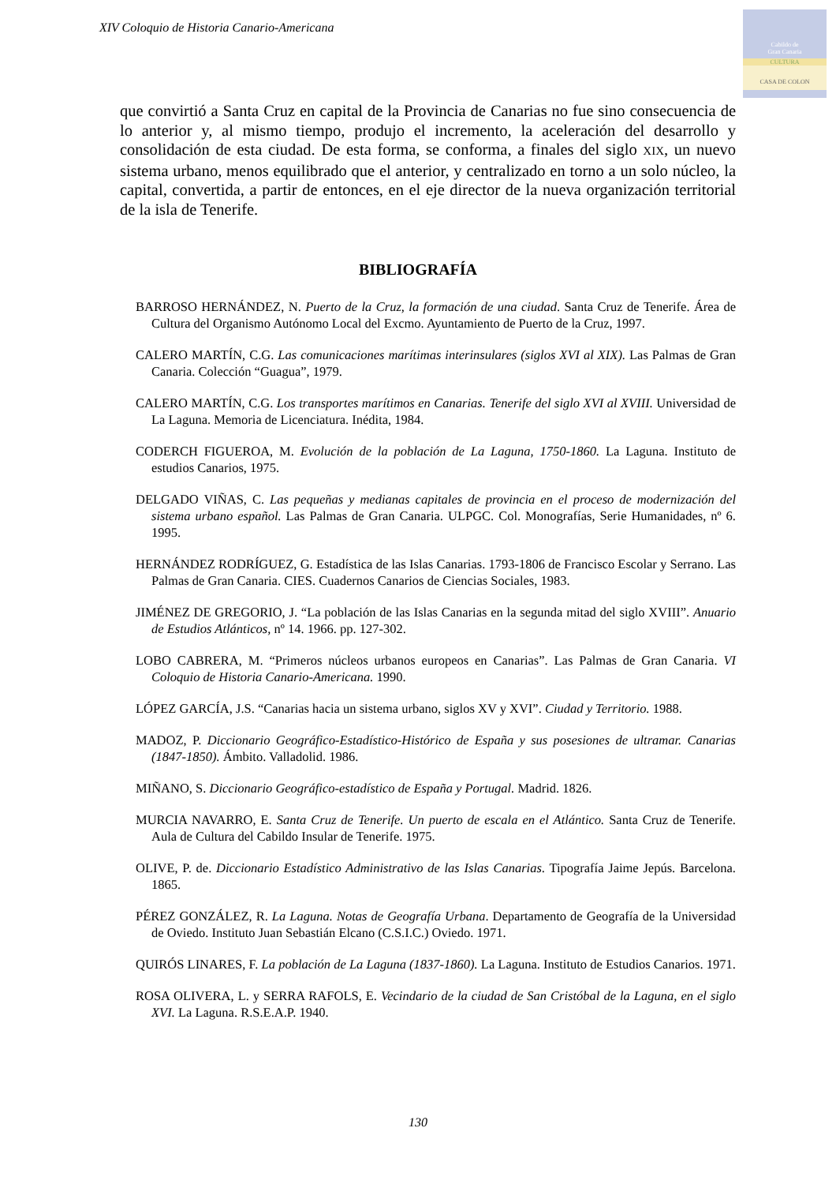XIV Coloquio de Historia Canario-Americana
Cabildo de
Gran Canaria
CULTURA
CASA DE COLON
que convirtió a Santa Cruz en capital de la Provincia de Canarias no fue sino consecuencia de lo anterior y, al mismo tiempo, produjo el incremento, la aceleración del desarrollo y consolidación de esta ciudad. De esta forma, se conforma, a finales del siglo XIX, un nuevo sistema urbano, menos equilibrado que el anterior, y centralizado en torno a un solo núcleo, la capital, convertida, a partir de entonces, en el eje director de la nueva organización territorial de la isla de Tenerife.
BIBLIOGRAFÍA
BARROSO HERNÁNDEZ, N. Puerto de la Cruz, la formación de una ciudad. Santa Cruz de Tenerife. Área de Cultura del Organismo Autónomo Local del Excmo. Ayuntamiento de Puerto de la Cruz, 1997.
CALERO MARTÍN, C.G. Las comunicaciones marítimas interinsulares (siglos XVI al XIX). Las Palmas de Gran Canaria. Colección “Guagua”, 1979.
CALERO MARTÍN, C.G. Los transportes marítimos en Canarias. Tenerife del siglo XVI al XVIII. Universidad de La Laguna. Memoria de Licenciatura. Inédita, 1984.
CODERCH FIGUEROA, M. Evolución de la población de La Laguna, 1750-1860. La Laguna. Instituto de estudios Canarios, 1975.
DELGADO VIÑAS, C. Las pequeñas y medianas capitales de provincia en el proceso de modernización del sistema urbano español. Las Palmas de Gran Canaria. ULPGC. Col. Monografías, Serie Humanidades, nº 6. 1995.
HERNÁNDEZ RODRÍGUEZ, G. Estadística de las Islas Canarias. 1793-1806 de Francisco Escolar y Serrano. Las Palmas de Gran Canaria. CIES. Cuadernos Canarios de Ciencias Sociales, 1983.
JIMÉNEZ DE GREGORIO, J. “La población de las Islas Canarias en la segunda mitad del siglo XVIII”. Anuario de Estudios Atlánticos, nº 14. 1966. pp. 127-302.
LOBO CABRERA, M. “Primeros núcleos urbanos europeos en Canarias”. Las Palmas de Gran Canaria. VI Coloquio de Historia Canario-Americana. 1990.
LÓPEZ GARCÍA, J.S. “Canarias hacia un sistema urbano, siglos XV y XVI”. Ciudad y Territorio. 1988.
MADOZ, P. Diccionario Geográfico-Estadístico-Histórico de España y sus posesiones de ultramar. Canarias (1847-1850). Ámbito. Valladolid. 1986.
MIÑANO, S. Diccionario Geográfico-estadístico de España y Portugal. Madrid. 1826.
MURCIA NAVARRO, E. Santa Cruz de Tenerife. Un puerto de escala en el Atlántico. Santa Cruz de Tenerife. Aula de Cultura del Cabildo Insular de Tenerife. 1975.
OLIVE, P. de. Diccionario Estadístico Administrativo de las Islas Canarias. Tipografía Jaime Jepús. Barcelona. 1865.
PÉREZ GONZÁLEZ, R. La Laguna. Notas de Geografía Urbana. Departamento de Geografía de la Universidad de Oviedo. Instituto Juan Sebastián Elcano (C.S.I.C.) Oviedo. 1971.
QUIRÓS LINARES, F. La población de La Laguna (1837-1860). La Laguna. Instituto de Estudios Canarios. 1971.
ROSA OLIVERA, L. y SERRA RAFOLS, E. Vecindario de la ciudad de San Cristóbal de la Laguna, en el siglo XVI. La Laguna. R.S.E.A.P. 1940.
130